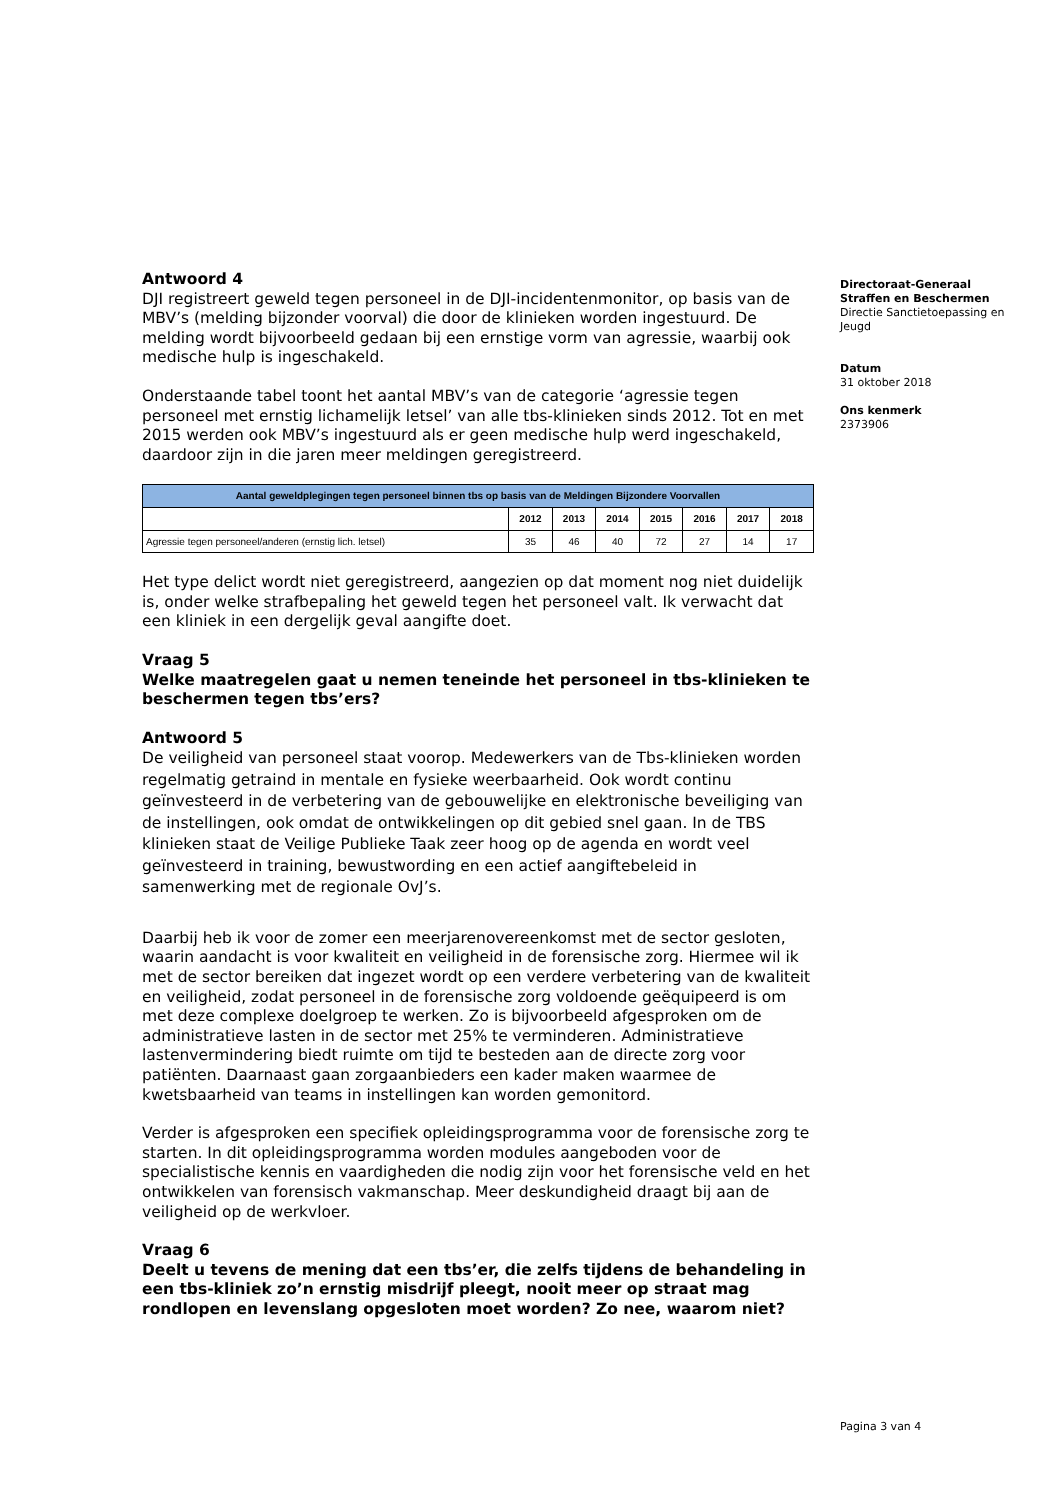Antwoord 4
DJI registreert geweld tegen personeel in de DJI-incidentenmonitor, op basis van de MBV’s (melding bijzonder voorval) die door de klinieken worden ingestuurd. De melding wordt bijvoorbeeld gedaan bij een ernstige vorm van agressie, waarbij ook medische hulp is ingeschakeld.
Onderstaande tabel toont het aantal MBV’s van de categorie ‘agressie tegen personeel met ernstig lichamelijk letsel’ van alle tbs-klinieken sinds 2012. Tot en met 2015 werden ook MBV’s ingestuurd als er geen medische hulp werd ingeschakeld, daardoor zijn in die jaren meer meldingen geregistreerd.
| Aantal geweldplegingen tegen personeel binnen tbs op basis van de Meldingen Bijzondere Voorvallen | | | | | | | |
| --- | --- | --- | --- | --- | --- | --- | --- |
| | 2012 | 2013 | 2014 | 2015 | 2016 | 2017 | 2018 |
| Agressie tegen personeel/anderen (ernstig lich. letsel) | 35 | 46 | 40 | 72 | 27 | 14 | 17 |
Het type delict wordt niet geregistreerd, aangezien op dat moment nog niet duidelijk is, onder welke strafbepaling het geweld tegen het personeel valt. Ik verwacht dat een kliniek in een dergelijk geval aangifte doet.
Vraag 5
Welke maatregelen gaat u nemen teneinde het personeel in tbs-klinieken te beschermen tegen tbs’ers?
Antwoord 5
De veiligheid van personeel staat voorop. Medewerkers van de Tbs-klinieken worden regelmatig getraind in mentale en fysieke weerbaarheid. Ook wordt continu geïnvesteerd in de verbetering van de gebouwelijke en elektronische beveiliging van de instellingen, ook omdat de ontwikkelingen op dit gebied snel gaan. In de TBS klinieken staat de Veilige Publieke Taak zeer hoog op de agenda en wordt veel geïnvesteerd in training, bewustwording en een actief aangiftebeleid in samenwerking met de regionale OvJ’s.
Daarbij heb ik voor de zomer een meerjarenovereenkomst met de sector gesloten, waarin aandacht is voor kwaliteit en veiligheid in de forensische zorg. Hiermee wil ik met de sector bereiken dat ingezet wordt op een verdere verbetering van de kwaliteit en veiligheid, zodat personeel in de forensische zorg voldoende geëquipeerd is om met deze complexe doelgroep te werken. Zo is bijvoorbeeld afgesproken om de administratieve lasten in de sector met 25% te verminderen. Administratieve lastenvermindering biedt ruimte om tijd te besteden aan de directe zorg voor patiënten. Daarnaast gaan zorgaanbieders een kader maken waarmee de kwetsbaarheid van teams in instellingen kan worden gemonitord.
Verder is afgesproken een specifiek opleidingsprogramma voor de forensische zorg te starten. In dit opleidingsprogramma worden modules aangeboden voor de specialistische kennis en vaardigheden die nodig zijn voor het forensische veld en het ontwikkelen van forensisch vakmanschap. Meer deskundigheid draagt bij aan de veiligheid op de werkvloer.
Vraag 6
Deelt u tevens de mening dat een tbs’er, die zelfs tijdens de behandeling in een tbs-kliniek zo’n ernstig misdrijf pleegt, nooit meer op straat mag rondlopen en levenslang opgesloten moet worden? Zo nee, waarom niet?
Directoraat-Generaal
Straffen en Beschermen
Directie Sanctietoepassing en Jeugd
Datum
31 oktober 2018
Ons kenmerk
2373906
Pagina 3 van 4